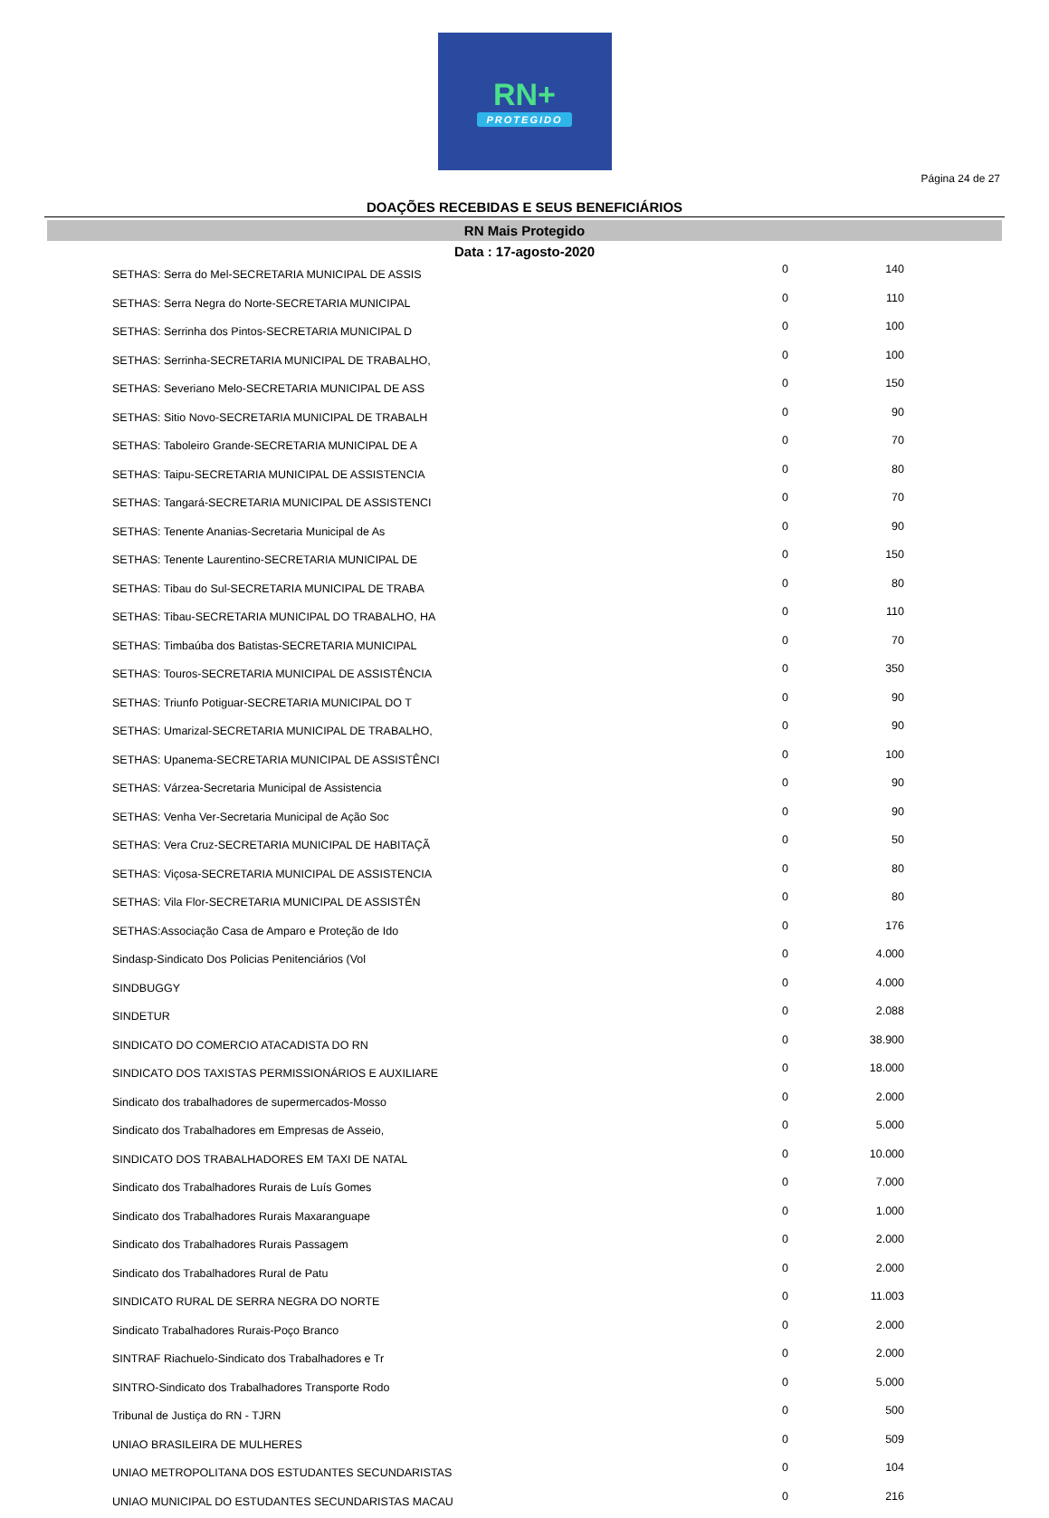RN+
PROTEGIDO
Página 24 de 27
DOAÇÕES RECEBIDAS E SEUS BENEFICIÁRIOS
RN Mais Protegido
Data : 17-agosto-2020
| SETHAS: Serra do Mel-SECRETARIA MUNICIPAL DE ASSIS | 0 | 140 |
| SETHAS: Serra Negra do Norte-SECRETARIA MUNICIPAL | 0 | 110 |
| SETHAS: Serrinha dos Pintos-SECRETARIA MUNICIPAL D | 0 | 100 |
| SETHAS: Serrinha-SECRETARIA MUNICIPAL DE TRABALHO, | 0 | 100 |
| SETHAS: Severiano Melo-SECRETARIA MUNICIPAL DE ASS | 0 | 150 |
| SETHAS: Sitio Novo-SECRETARIA MUNICIPAL DE TRABALH | 0 | 90 |
| SETHAS: Taboleiro Grande-SECRETARIA MUNICIPAL DE A | 0 | 70 |
| SETHAS: Taipu-SECRETARIA MUNICIPAL DE ASSISTENCIA | 0 | 80 |
| SETHAS: Tangará-SECRETARIA MUNICIPAL DE ASSISTENCI | 0 | 70 |
| SETHAS: Tenente Ananias-Secretaria Municipal de As | 0 | 90 |
| SETHAS: Tenente Laurentino-SECRETARIA MUNICIPAL DE | 0 | 150 |
| SETHAS: Tibau do Sul-SECRETARIA MUNICIPAL DE TRABA | 0 | 80 |
| SETHAS: Tibau-SECRETARIA MUNICIPAL DO TRABALHO, HA | 0 | 110 |
| SETHAS: Timbaúba dos Batistas-SECRETARIA MUNICIPAL | 0 | 70 |
| SETHAS: Touros-SECRETARIA MUNICIPAL DE ASSISTÊNCIA | 0 | 350 |
| SETHAS: Triunfo Potiguar-SECRETARIA MUNICIPAL DO T | 0 | 90 |
| SETHAS: Umarizal-SECRETARIA MUNICIPAL DE TRABALHO, | 0 | 90 |
| SETHAS: Upanema-SECRETARIA MUNICIPAL DE ASSISTÊNCI | 0 | 100 |
| SETHAS: Várzea-Secretaria Municipal de Assistencia | 0 | 90 |
| SETHAS: Venha Ver-Secretaria Municipal de Ação Soc | 0 | 90 |
| SETHAS: Vera Cruz-SECRETARIA MUNICIPAL DE HABITAÇÃ | 0 | 50 |
| SETHAS: Viçosa-SECRETARIA MUNICIPAL DE ASSISTENCIA | 0 | 80 |
| SETHAS: Vila Flor-SECRETARIA MUNICIPAL DE ASSISTÊN | 0 | 80 |
| SETHAS:Associação Casa de Amparo e Proteção de Ido | 0 | 176 |
| Sindasp-Sindicato Dos Policias Penitenciários (Vol | 0 | 4.000 |
| SINDBUGGY | 0 | 4.000 |
| SINDETUR | 0 | 2.088 |
| SINDICATO DO COMERCIO ATACADISTA DO RN | 0 | 38.900 |
| SINDICATO DOS TAXISTAS PERMISSIONÁRIOS E AUXILIARE | 0 | 18.000 |
| Sindicato dos trabalhadores de supermercados-Mosso | 0 | 2.000 |
| Sindicato dos Trabalhadores em Empresas de Asseio, | 0 | 5.000 |
| SINDICATO DOS TRABALHADORES EM TAXI DE NATAL | 0 | 10.000 |
| Sindicato dos Trabalhadores Rurais de Luís Gomes | 0 | 7.000 |
| Sindicato dos Trabalhadores Rurais Maxaranguape | 0 | 1.000 |
| Sindicato dos Trabalhadores Rurais Passagem | 0 | 2.000 |
| Sindicato dos Trabalhadores Rural de Patu | 0 | 2.000 |
| SINDICATO RURAL DE SERRA NEGRA DO NORTE | 0 | 11.003 |
| Sindicato Trabalhadores Rurais-Poço Branco | 0 | 2.000 |
| SINTRAF Riachuelo-Sindicato dos Trabalhadores e Tr | 0 | 2.000 |
| SINTRO-Sindicato dos Trabalhadores Transporte Rodo | 0 | 5.000 |
| Tribunal de Justiça do RN - TJRN | 0 | 500 |
| UNIAO BRASILEIRA DE MULHERES | 0 | 509 |
| UNIAO METROPOLITANA DOS ESTUDANTES SECUNDARISTAS | 0 | 104 |
| UNIAO MUNICIPAL DO ESTUDANTES SECUNDARISTAS MACAU | 0 | 216 |